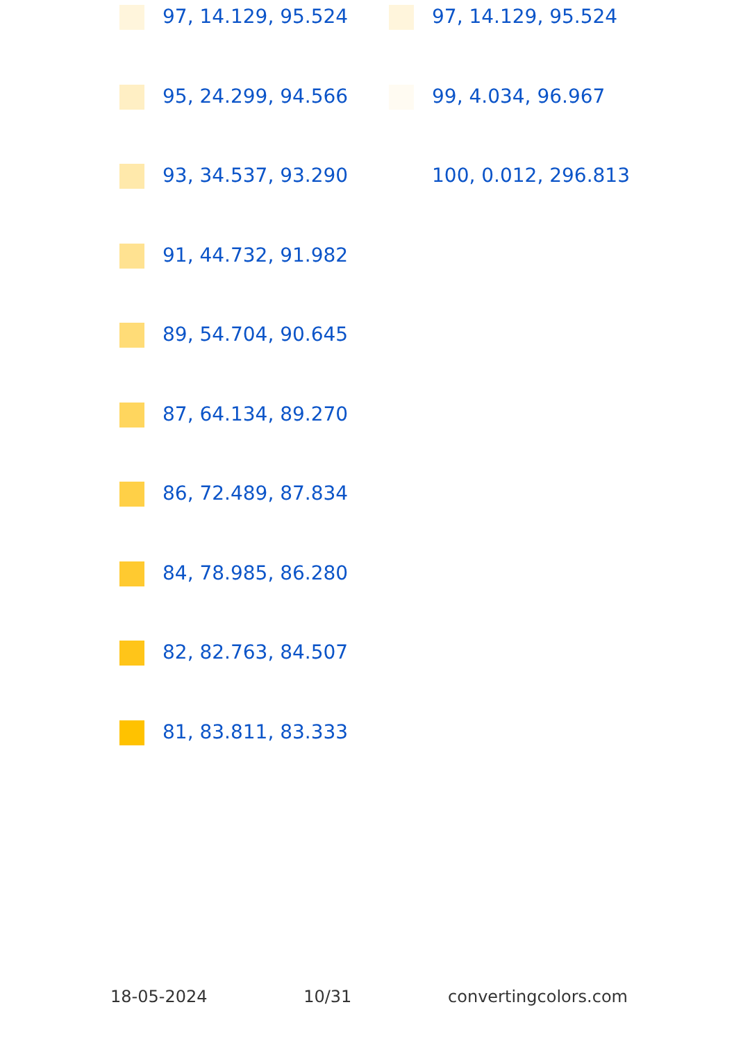97, 14.129, 95.524
95, 24.299, 94.566
93, 34.537, 93.290
91, 44.732, 91.982
89, 54.704, 90.645
87, 64.134, 89.270
86, 72.489, 87.834
84, 78.985, 86.280
82, 82.763, 84.507
81, 83.811, 83.333
97, 14.129, 95.524
99, 4.034, 96.967
100, 0.012, 296.813
18-05-2024 10/31 convertingcolors.com